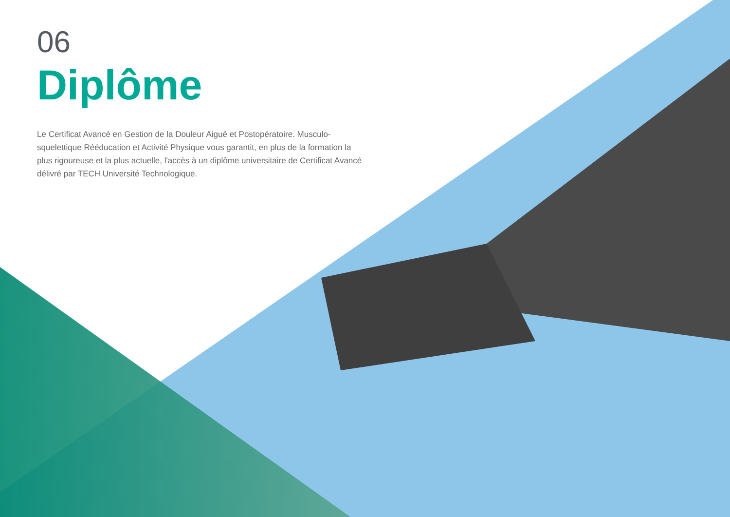06
Diplôme
Le Certificat Avancé en Gestion de la Douleur Aiguë et Postopératoire. Musculo-squelettique Rééducation et Activité Physique vous garantit, en plus de la formation la plus rigoureuse et la plus actuelle, l'accès à un diplôme universitaire de Certificat Avancé délivré par TECH Université Technologique.